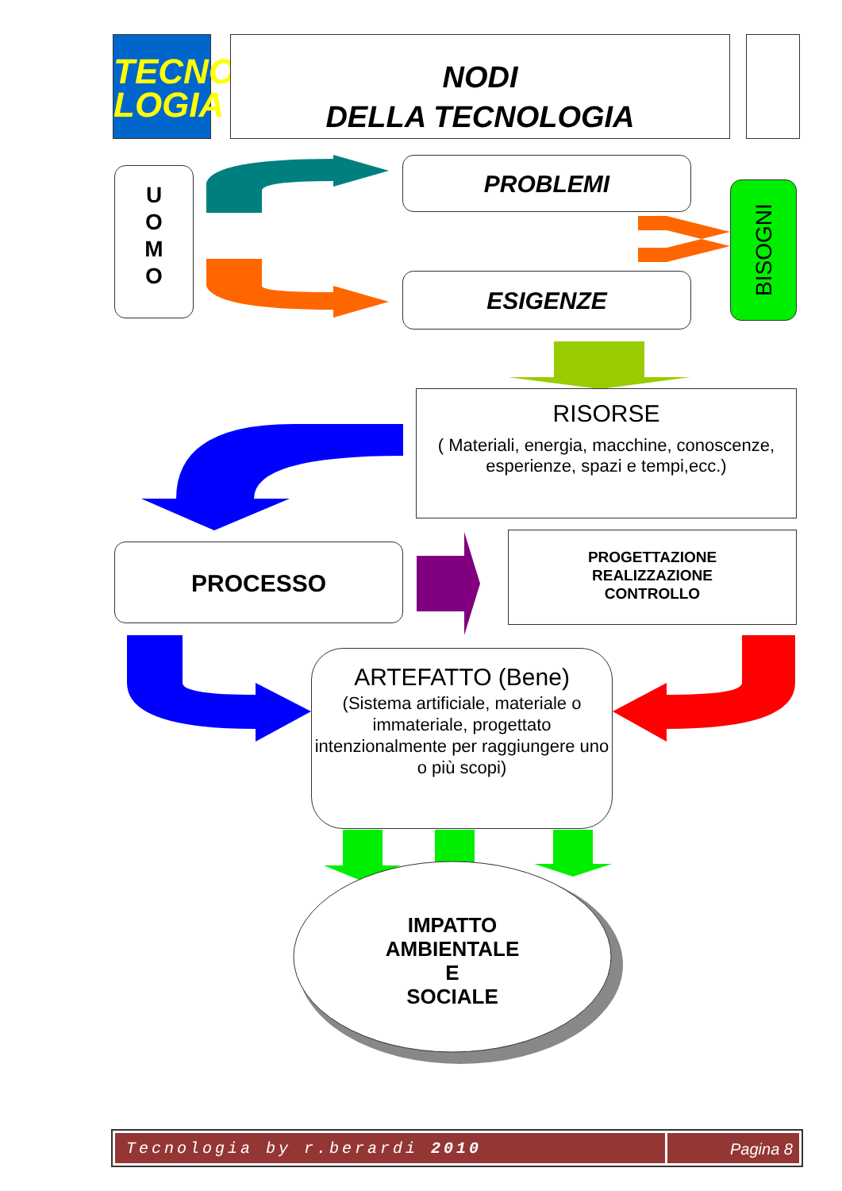TECNO
LOGIA
NODI
DELLA TECNOLOGIA
U
O
M
O
PROBLEMI
ESIGENZE
BISOGNI
RISORSE
( Materiali, energia, macchine, conoscenze, esperienze, spazi e tempi,ecc.)
PROCESSO
PROGETTAZIONE
REALIZZAZIONE
CONTROLLO
ARTEFATTO (Bene)
(Sistema artificiale, materiale o immateriale, progettato intenzionalmente per raggiungere uno o più scopi)
IMPATTO
AMBIENTALE
E
SOCIALE
Tecnologia by r.berardi 2010 Pagina 8